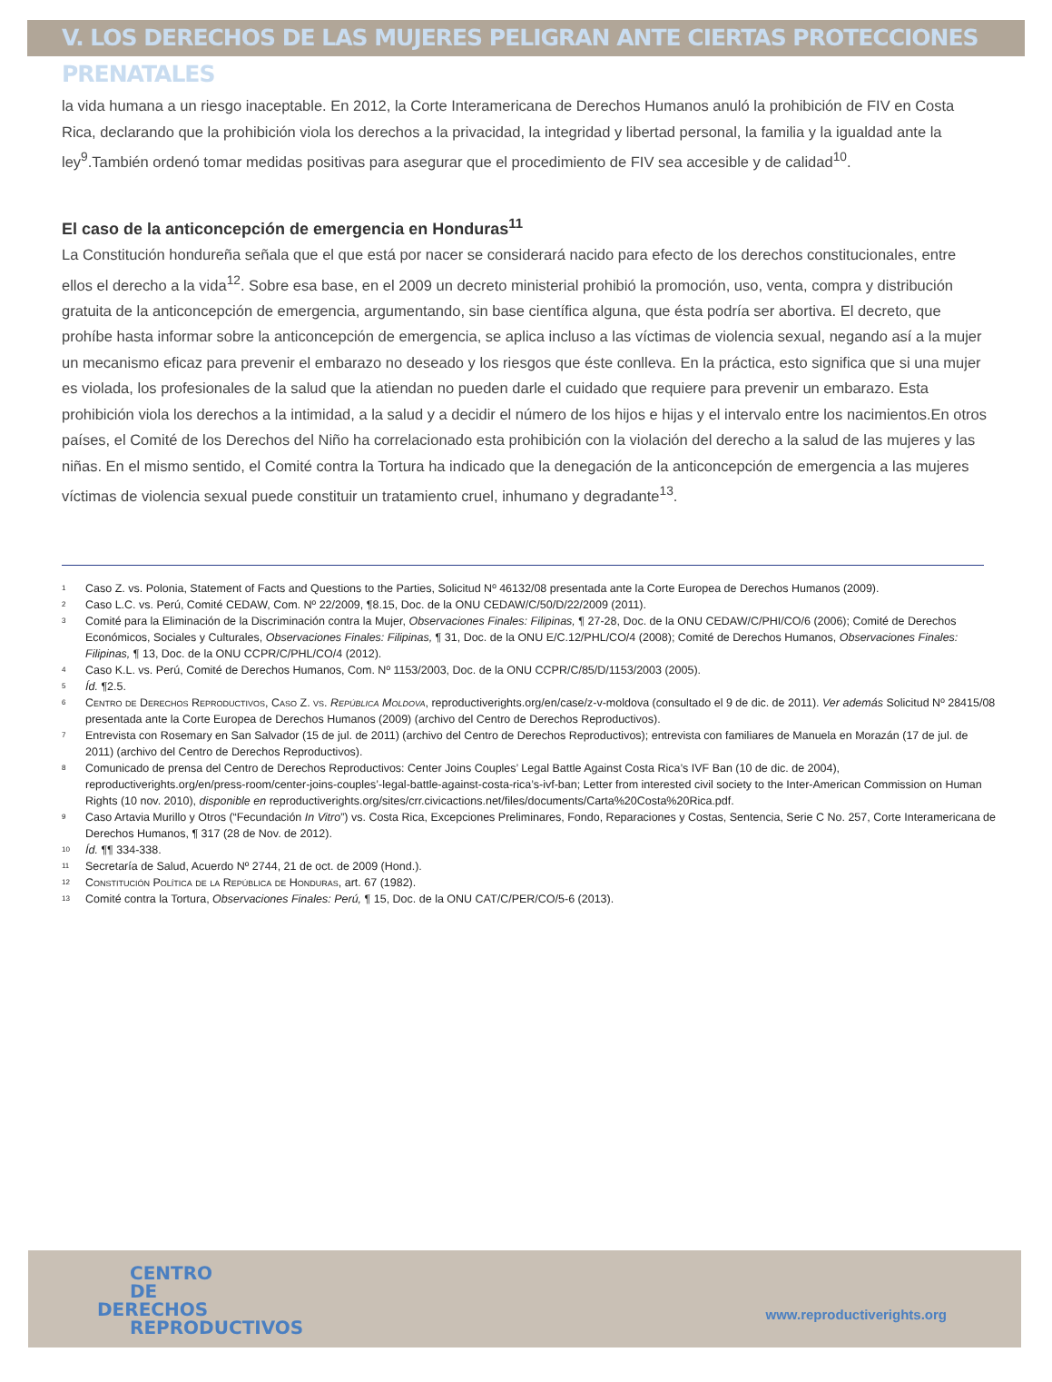V. LOS DERECHOS DE LAS MUJERES PELIGRAN ANTE CIERTAS PROTECCIONES PRENATALES
la vida humana a un riesgo inaceptable. En 2012, la Corte Interamericana de Derechos Humanos anuló la prohibición de FIV en Costa Rica, declarando que la prohibición viola los derechos a la privacidad, la integridad y libertad personal, la familia y la igualdad ante la ley<sup>9</sup>.También ordenó tomar medidas positivas para asegurar que el procedimiento de FIV sea accesible y de calidad<sup>10</sup>.
El caso de la anticoncepción de emergencia en Honduras<sup>11</sup>
La Constitución hondureña señala que el que está por nacer se considerará nacido para efecto de los derechos constitucionales, entre ellos el derecho a la vida<sup>12</sup>. Sobre esa base, en el 2009 un decreto ministerial prohibió la promoción, uso, venta, compra y distribución gratuita de la anticoncepción de emergencia, argumentando, sin base científica alguna, que ésta podría ser abortiva. El decreto, que prohíbe hasta informar sobre la anticoncepción de emergencia, se aplica incluso a las víctimas de violencia sexual, negando así a la mujer un mecanismo eficaz para prevenir el embarazo no deseado y los riesgos que éste conlleva. En la práctica, esto significa que si una mujer es violada, los profesionales de la salud que la atiendan no pueden darle el cuidado que requiere para prevenir un embarazo. Esta prohibición viola los derechos a la intimidad, a la salud y a decidir el número de los hijos e hijas y el intervalo entre los nacimientos.En otros países, el Comité de los Derechos del Niño ha correlacionado esta prohibición con la violación del derecho a la salud de las mujeres y las niñas. En el mismo sentido, el Comité contra la Tortura ha indicado que la denegación de la anticoncepción de emergencia a las mujeres víctimas de violencia sexual puede constituir un tratamiento cruel, inhumano y degradante<sup>13</sup>.
1 Caso Z. vs. Polonia, Statement of Facts and Questions to the Parties, Solicitud Nº 46132/08 presentada ante la Corte Europea de Derechos Humanos (2009).
2 Caso L.C. vs. Perú, Comité CEDAW, Com. Nº 22/2009, ¶8.15, Doc. de la ONU CEDAW/C/50/D/22/2009 (2011).
3 Comité para la Eliminación de la Discriminación contra la Mujer, Observaciones Finales: Filipinas, ¶ 27-28, Doc. de la ONU CEDAW/C/PHI/CO/6 (2006); Comité de Derechos Económicos, Sociales y Culturales, Observaciones Finales: Filipinas, ¶ 31, Doc. de la ONU E/C.12/PHL/CO/4 (2008); Comité de Derechos Humanos, Observaciones Finales: Filipinas, ¶ 13, Doc. de la ONU CCPR/C/PHL/CO/4 (2012).
4 Caso K.L. vs. Perú, Comité de Derechos Humanos, Com. Nº 1153/2003, Doc. de la ONU CCPR/C/85/D/1153/2003 (2005).
5 Íd. ¶2.5.
6 Centro de Derechos Reproductivos, Caso Z. vs. República Moldova, reproductiverights.org/en/case/z-v-moldova (consultado el 9 de dic. de 2011). Ver además Solicitud Nº 28415/08 presentada ante la Corte Europea de Derechos Humanos (2009) (archivo del Centro de Derechos Reproductivos).
7 Entrevista con Rosemary en San Salvador (15 de jul. de 2011) (archivo del Centro de Derechos Reproductivos); entrevista con familiares de Manuela en Morazán (17 de jul. de 2011) (archivo del Centro de Derechos Reproductivos).
8 Comunicado de prensa del Centro de Derechos Reproductivos: Center Joins Couples’ Legal Battle Against Costa Rica’s IVF Ban (10 de dic. de 2004), reproductiverights.org/en/press-room/center-joins-couples’-legal-battle-against-costa-rica’s-ivf-ban; Letter from interested civil society to the Inter-American Commission on Human Rights (10 nov. 2010), disponible en reproductiverights.org/sites/crr.civicactions.net/files/documents/Carta%20Costa%20Rica.pdf.
9 Caso Artavia Murillo y Otros (“Fecundación In Vitro”) vs. Costa Rica, Excepciones Preliminares, Fondo, Reparaciones y Costas, Sentencia, Serie C No. 257, Corte Interamericana de Derechos Humanos, ¶ 317 (28 de Nov. de 2012).
10 Íd. ¶¶ 334-338.
11 Secretaría de Salud, Acuerdo Nº 2744, 21 de oct. de 2009 (Hond.).
12 Constitución Política de la República de Honduras, art. 67 (1982).
13 Comité contra la Tortura, Observaciones Finales: Perú, ¶ 15, Doc. de la ONU CAT/C/PER/CO/5-6 (2013).
CENTRO
DE
DERECHOS
REPRODUCTIVOS
www.reproductiverights.org